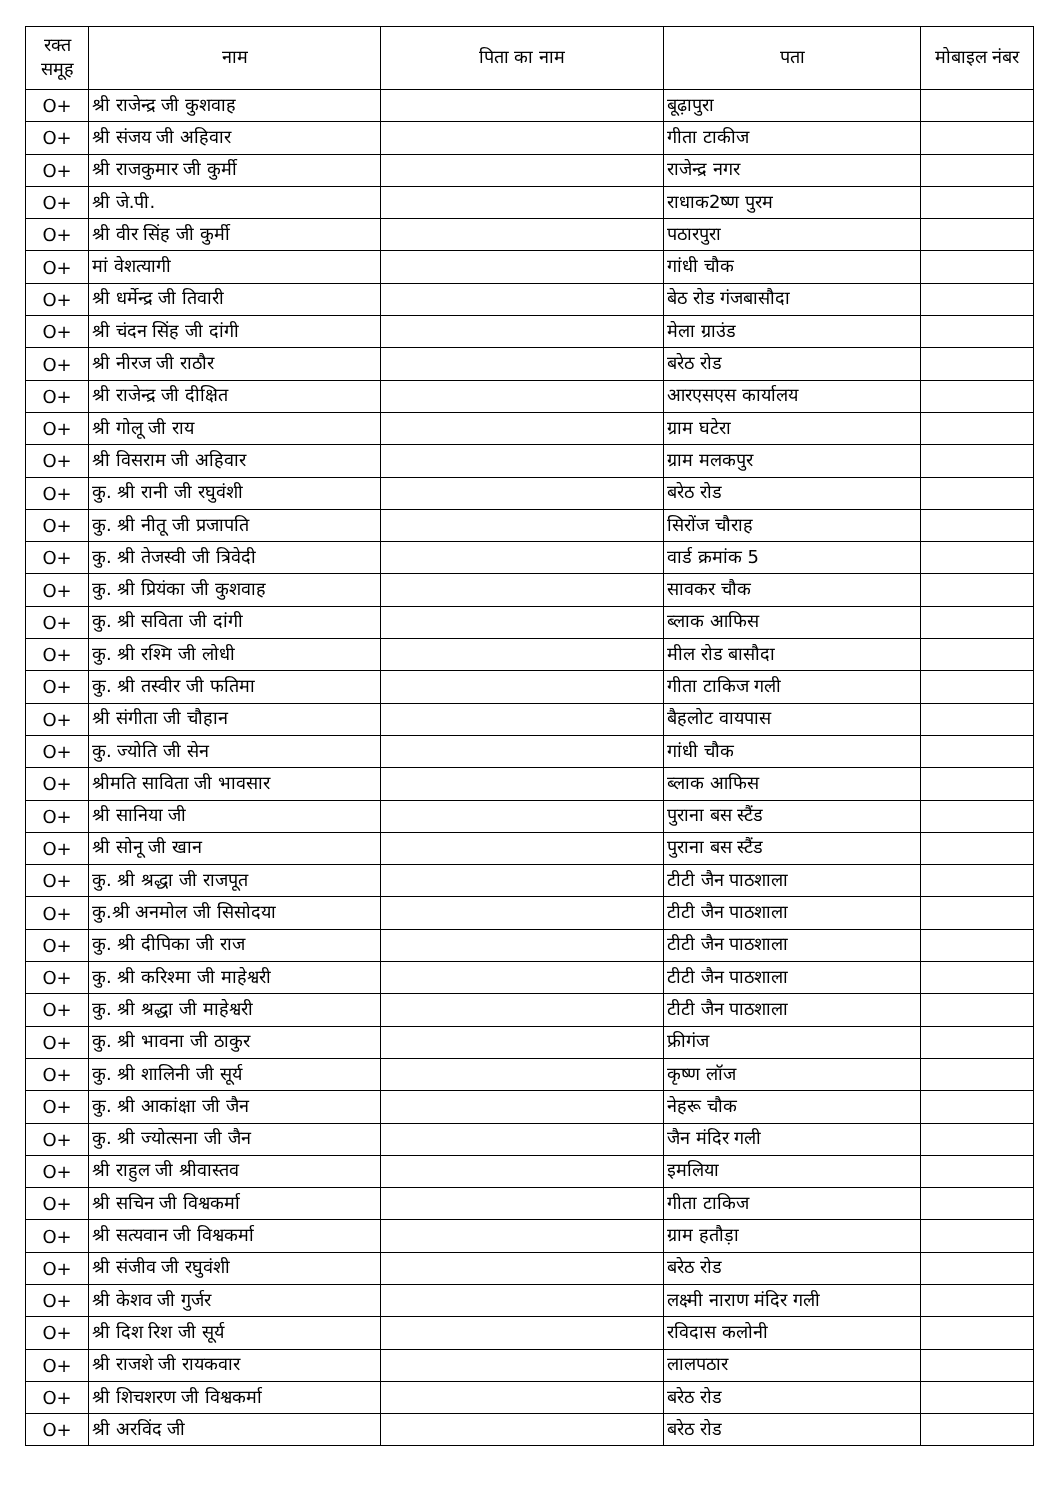| रक्त समूह | नाम | पिता का नाम | पता | मोबाइल नंबर |
| --- | --- | --- | --- | --- |
| O+ | श्री राजेन्द्र जी कुशवाह | | बूढ़ापुरा | |
| O+ | श्री संजय जी अहिवार | | गीता टाकीज | |
| O+ | श्री राजकुमार जी कुर्मी | | राजेन्द्र नगर | |
| O+ | श्री जे.पी. | | राधाक2ष्ण पुरम | |
| O+ | श्री वीर सिंह जी कुर्मी | | पठारपुरा | |
| O+ | मां वेशत्यागी | | गांधी चौक | |
| O+ | श्री धर्मेन्द्र जी तिवारी | | बेठ रोड गंजबासौदा | |
| O+ | श्री चंदन सिंह जी दांगी | | मेला ग्राउंड | |
| O+ | श्री नीरज जी राठौर | | बरेठ रोड | |
| O+ | श्री राजेन्द्र जी दीक्षित | | आरएसएस कार्यालय | |
| O+ | श्री गोलू जी राय | | ग्राम घटेरा | |
| O+ | श्री विसराम जी अहिवार | | ग्राम मलकपुर | |
| O+ | कु. श्री रानी जी रघुवंशी | | बरेठ रोड | |
| O+ | कु. श्री नीतू जी प्रजापति | | सिरोंज चौराह | |
| O+ | कु. श्री तेजस्वी जी त्रिवेदी | | वार्ड क्रमांक 5 | |
| O+ | कु. श्री प्रियंका जी कुशवाह | | सावकर चौक | |
| O+ | कु. श्री सविता जी दांगी | | ब्लाक आफिस | |
| O+ | कु. श्री रश्मि जी लोधी | | मील रोड बासौदा | |
| O+ | कु. श्री तस्वीर जी फतिमा | | गीता टाकिज गली | |
| O+ | श्री संगीता जी चौहान | | बैहलोट वायपास | |
| O+ | कु. ज्योति जी सेन | | गांधी चौक | |
| O+ | श्रीमति साविता जी भावसार | | ब्लाक आफिस | |
| O+ | श्री सानिया जी | | पुराना बस स्टैंड | |
| O+ | श्री सोनू जी खान | | पुराना बस स्टैंड | |
| O+ | कु. श्री श्रद्धा जी राजपूत | | टीटी जैन पाठशाला | |
| O+ | कु.श्री अनमोल जी सिसोदया | | टीटी जैन पाठशाला | |
| O+ | कु. श्री दीपिका जी राज | | टीटी जैन पाठशाला | |
| O+ | कु. श्री करिश्मा जी माहेश्वरी | | टीटी जैन पाठशाला | |
| O+ | कु. श्री श्रद्धा जी माहेश्वरी | | टीटी जैन पाठशाला | |
| O+ | कु. श्री भावना जी ठाकुर | | फ्रीगंज | |
| O+ | कु. श्री शालिनी जी सूर्य | | कृष्ण लॉज | |
| O+ | कु. श्री आकांक्षा जी जैन | | नेहरू चौक | |
| O+ | कु. श्री ज्योत्सना जी जैन | | जैन मंदिर गली | |
| O+ | श्री राहुल जी श्रीवास्तव | | इमलिया | |
| O+ | श्री सचिन जी विश्वकर्मा | | गीता टाकिज | |
| O+ | श्री सत्यवान जी विश्वकर्मा | | ग्राम हतौड़ा | |
| O+ | श्री संजीव जी रघुवंशी | | बरेठ रोड | |
| O+ | श्री केशव जी गुर्जर | | लक्ष्मी नाराण मंदिर गली | |
| O+ | श्री दिश रिश जी सूर्य | | रविदास कलोनी | |
| O+ | श्री राजशे जी रायकवार | | लालपठार | |
| O+ | श्री शिचशरण जी विश्वकर्मा | | बरेठ रोड | |
| O+ | श्री अरविंद जी | | बरेठ रोड | |